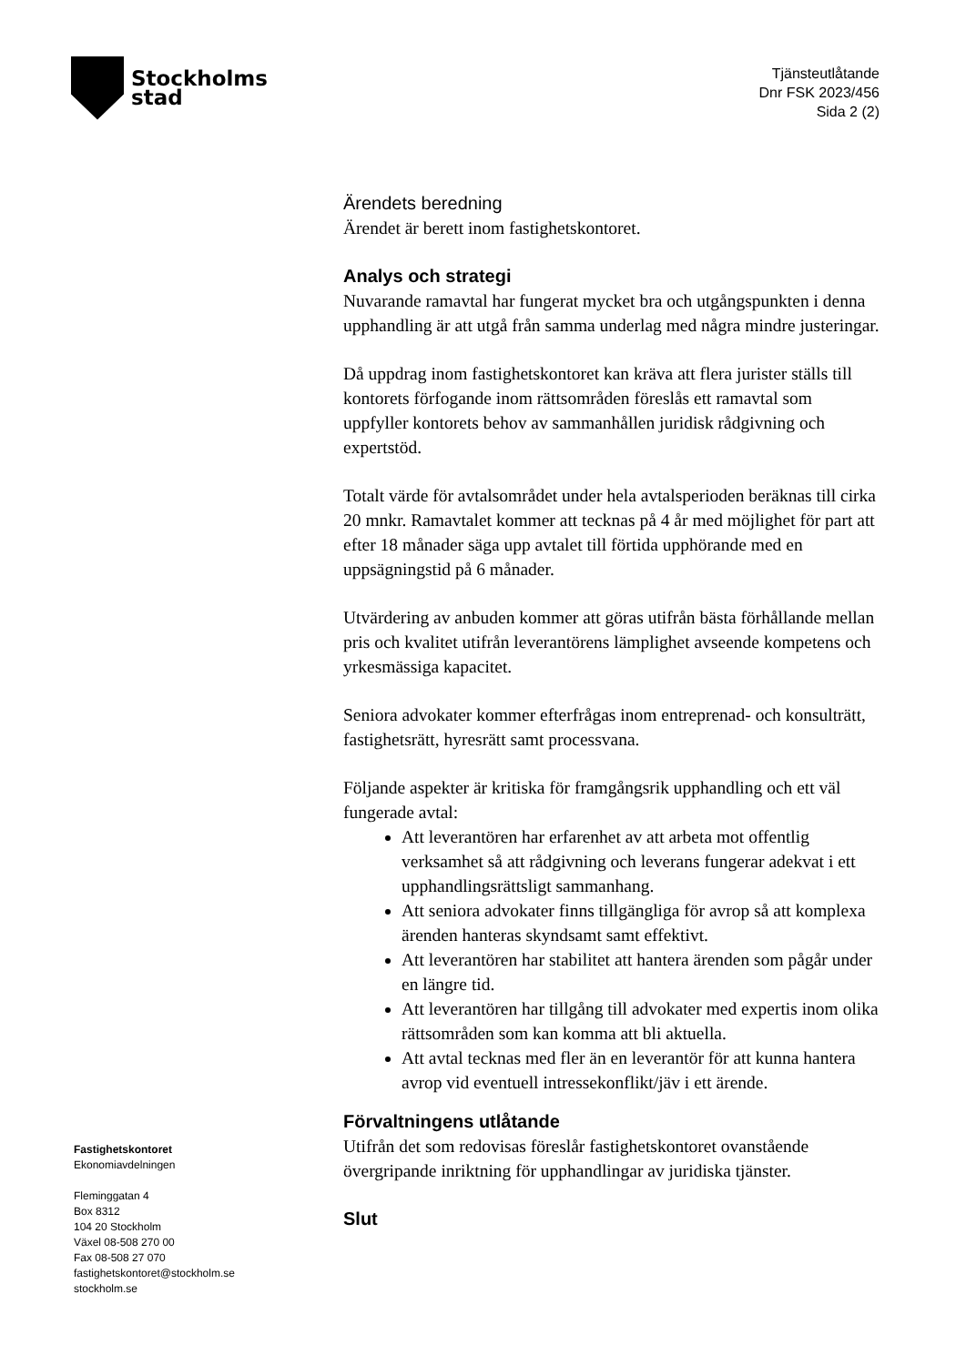Stockholms
stad
Tjänsteutlåtande
Dnr FSK 2023/456
Sida 2 (2)
Ärendets beredning
Ärendet är berett inom fastighetskontoret.
Analys och strategi
Nuvarande ramavtal har fungerat mycket bra och utgångspunkten i denna upphandling är att utgå från samma underlag med några mindre justeringar.
Då uppdrag inom fastighetskontoret kan kräva att flera jurister ställs till kontorets förfogande inom rättsområden föreslås ett ramavtal som uppfyller kontorets behov av sammanhållen juridisk rådgivning och expertstöd.
Totalt värde för avtalsområdet under hela avtalsperioden beräknas till cirka 20 mnkr. Ramavtalet kommer att tecknas på 4 år med möjlighet för part att efter 18 månader säga upp avtalet till förtida upphörande med en uppsägningstid på 6 månader.
Utvärdering av anbuden kommer att göras utifrån bästa förhållande mellan pris och kvalitet utifrån leverantörens lämplighet avseende kompetens och yrkesmässiga kapacitet.
Seniora advokater kommer efterfrågas inom entreprenad- och konsulträtt, fastighetsrätt, hyresrätt samt processvana.
Följande aspekter är kritiska för framgångsrik upphandling och ett väl fungerade avtal:
Att leverantören har erfarenhet av att arbeta mot offentlig verksamhet så att rådgivning och leverans fungerar adekvat i ett upphandlingsrättsligt sammanhang.
Att seniora advokater finns tillgängliga för avrop så att komplexa ärenden hanteras skyndsamt samt effektivt.
Att leverantören har stabilitet att hantera ärenden som pågår under en längre tid.
Att leverantören har tillgång till advokater med expertis inom olika rättsområden som kan komma att bli aktuella.
Att avtal tecknas med fler än en leverantör för att kunna hantera avrop vid eventuell intressekonflikt/jäv i ett ärende.
Förvaltningens utlåtande
Utifrån det som redovisas föreslår fastighetskontoret ovanstående övergripande inriktning för upphandlingar av juridiska tjänster.
Slut
Fastighetskontoret
Ekonomiavdelningen
Fleminggatan 4
Box 8312
104 20 Stockholm
Växel 08-508 270 00
Fax 08-508 27 070
fastighetskontoret@stockholm.se
stockholm.se